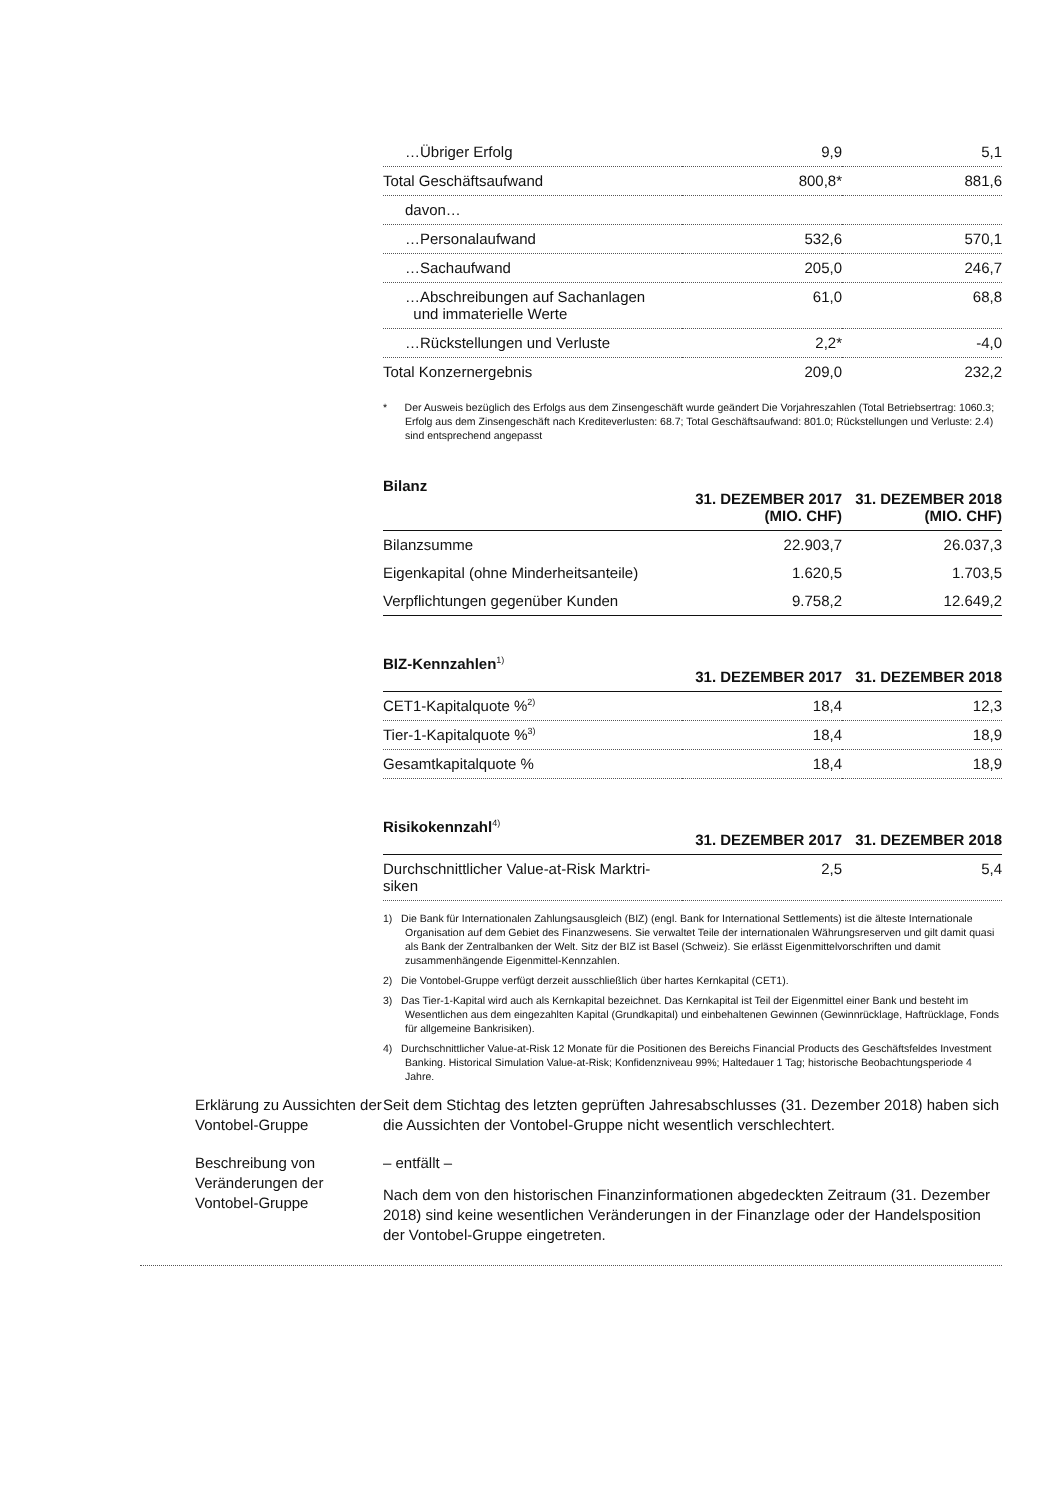| …Übriger Erfolg | 9,9 | 5,1 |
| Total Geschäftsaufwand | 800,8* | 881,6 |
| davon… | | |
| …Personalaufwand | 532,6 | 570,1 |
| …Sachaufwand | 205,0 | 246,7 |
| …Abschreibungen auf Sachanlagen und immaterielle Werte | 61,0 | 68,8 |
| …Rückstellungen und Verluste | 2,2* | -4,0 |
| Total Konzernergebnis | 209,0 | 232,2 |
* Der Ausweis bezüglich des Erfolgs aus dem Zinsengeschäft wurde geändert Die Vorjahreszahlen (Total Betriebsertrag: 1060.3; Erfolg aus dem Zinsengeschäft nach Krediteverlusten: 68.7; Total Geschäftsaufwand: 801.0; Rückstellungen und Verluste: 2.4) sind entsprechend angepasst
| Bilanz | 31. DEZEMBER 2017 (MIO. CHF) | 31. DEZEMBER 2018 (MIO. CHF) |
| --- | --- | --- |
| Bilanzsumme | 22.903,7 | 26.037,3 |
| Eigenkapital (ohne Minderheitsanteile) | 1.620,5 | 1.703,5 |
| Verpflichtungen gegenüber Kunden | 9.758,2 | 12.649,2 |
| BIZ-Kennzahlen<sup>1)</sup> | 31. DEZEMBER 2017 | 31. DEZEMBER 2018 |
| --- | --- | --- |
| CET1-Kapitalquote %<sup>2)</sup> | 18,4 | 12,3 |
| Tier-1-Kapitalquote %<sup>3)</sup> | 18,4 | 18,9 |
| Gesamtkapitalquote % | 18,4 | 18,9 |
| Risikokennzahl<sup>4)</sup> | 31. DEZEMBER 2017 | 31. DEZEMBER 2018 |
| --- | --- | --- |
| Durchschnittlicher Value-at-Risk Marktri- siken | 2,5 | 5,4 |
1) Die Bank für Internationalen Zahlungsausgleich (BIZ) (engl. Bank for International Settlements) ist die älteste Internationale Organisation auf dem Gebiet des Finanzwesens. Sie verwaltet Teile der internationalen Währungsreserven und gilt damit quasi als Bank der Zentralbanken der Welt. Sitz der BIZ ist Basel (Schweiz). Sie erlässt Eigenmittelvorschriften und damit zusammenhängende Eigenmittel-Kennzahlen.
2) Die Vontobel-Gruppe verfügt derzeit ausschließlich über hartes Kernkapital (CET1).
3) Das Tier-1-Kapital wird auch als Kernkapital bezeichnet. Das Kernkapital ist Teil der Eigenmittel einer Bank und besteht im Wesentlichen aus dem eingezahlten Kapital (Grundkapital) und einbehaltenen Gewinnen (Gewinnrücklage, Haftrücklage, Fonds für allgemeine Bankrisiken).
4) Durchschnittlicher Value-at-Risk 12 Monate für die Positionen des Bereichs Financial Products des Geschäftsfeldes Investment Banking. Historical Simulation Value-at-Risk; Konfidenzniveau 99%; Haltedauer 1 Tag; historische Beobachtungsperiode 4 Jahre.
Erklärung zu Aussichten der Vontobel-Gruppe
Seit dem Stichtag des letzten geprüften Jahresabschlusses (31. Dezember 2018) haben sich die Aussichten der Vontobel-Gruppe nicht wesentlich verschlechtert.
Beschreibung von Veränderungen der Vontobel-Gruppe
– entfällt –
Nach dem von den historischen Finanzinformationen abgedeckten Zeitraum (31. Dezember 2018) sind keine wesentlichen Veränderungen in der Finanzlage oder der Handelsposition der Vontobel-Gruppe eingetreten.